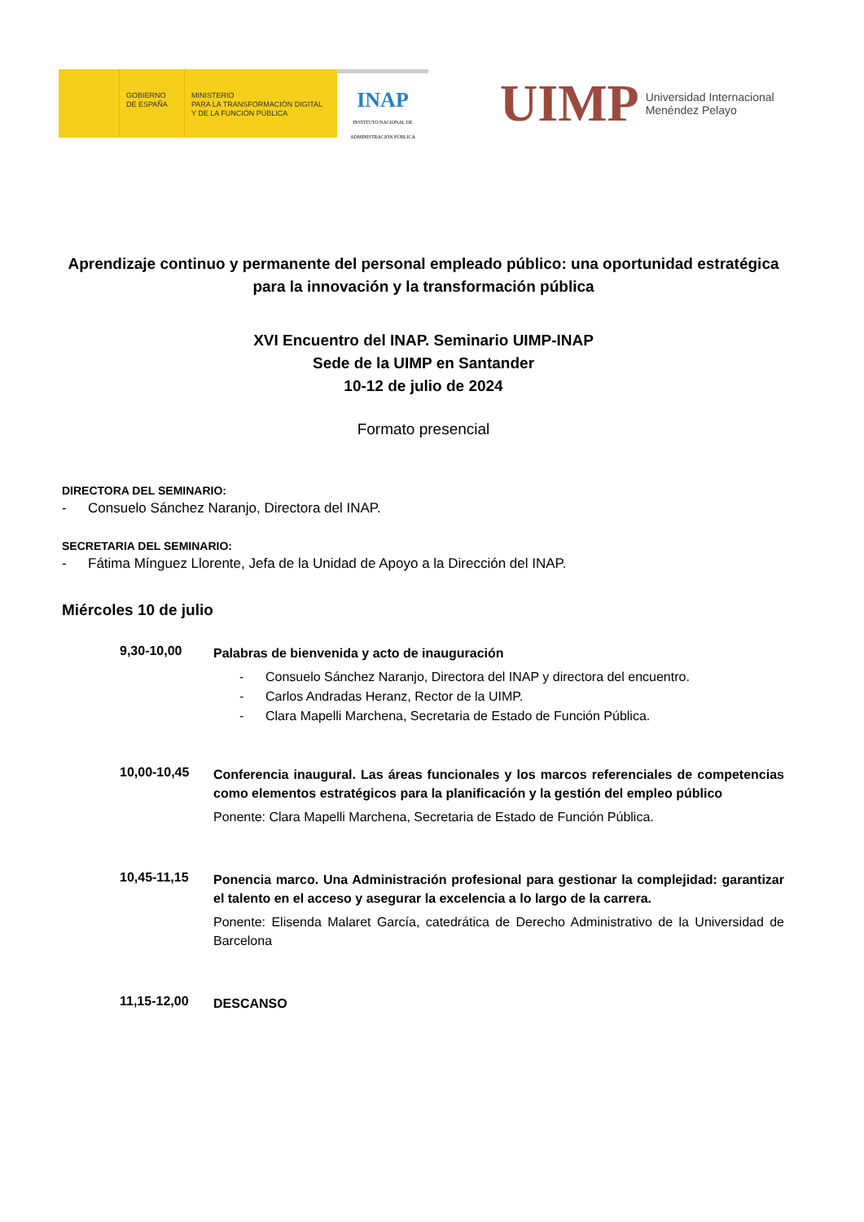GOBIERNO
DE ESPAÑA
MINISTERIO
PARA LA TRANSFORMACIÓN DIGITAL
Y DE LA FUNCIÓN PÚBLICA
INAP
INSTITUTO NACIONAL DE
ADMINISTRACIÓN PÚBLICA
UIMP Universidad Internacional
Menéndez Pelayo
Aprendizaje continuo y permanente del personal empleado público: una oportunidad estratégica para la innovación y la transformación pública
XVI Encuentro del INAP. Seminario UIMP-INAP
Sede de la UIMP en Santander
10-12 de julio de 2024
Formato presencial
DIRECTORA DEL SEMINARIO:
- Consuelo Sánchez Naranjo, Directora del INAP.
SECRETARIA DEL SEMINARIO:
- Fátima Mínguez Llorente, Jefa de la Unidad de Apoyo a la Dirección del INAP.
Miércoles 10 de julio
9,30-10,00
Palabras de bienvenida y acto de inauguración
- Consuelo Sánchez Naranjo, Directora del INAP y directora del encuentro.
- Carlos Andradas Heranz, Rector de la UIMP.
- Clara Mapelli Marchena, Secretaria de Estado de Función Pública.
10,00-10,45
Conferencia inaugural. Las áreas funcionales y los marcos referenciales de competencias como elementos estratégicos para la planificación y la gestión del empleo público
Ponente: Clara Mapelli Marchena, Secretaria de Estado de Función Pública.
10,45-11,15
Ponencia marco. Una Administración profesional para gestionar la complejidad: garantizar el talento en el acceso y asegurar la excelencia a lo largo de la carrera.
Ponente: Elisenda Malaret García, catedrática de Derecho Administrativo de la Universidad de Barcelona
11,15-12,00
DESCANSO